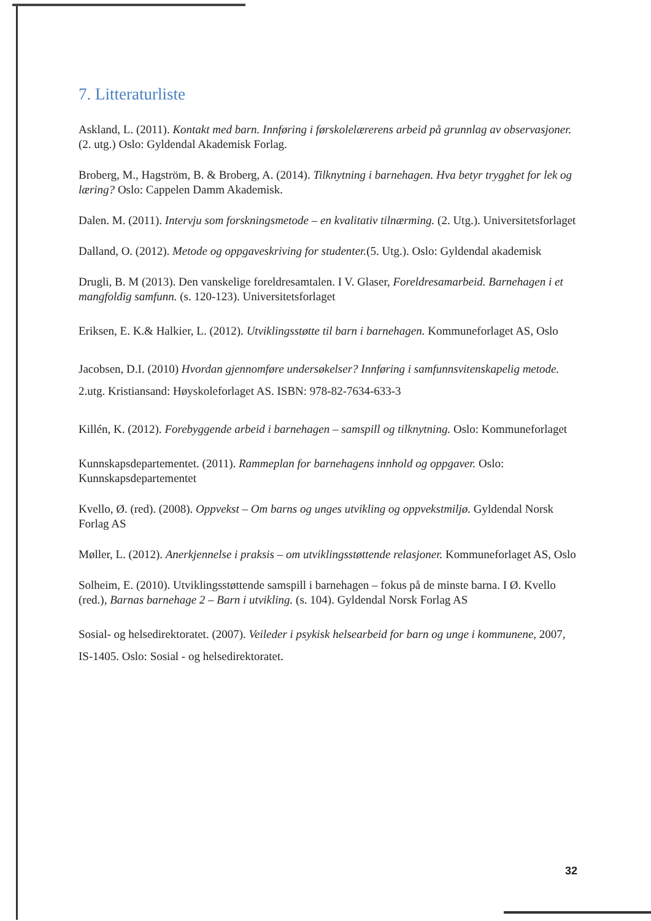7. Litteraturliste
Askland, L. (2011). Kontakt med barn. Innføring i førskolelærerens arbeid på grunnlag av observasjoner. (2. utg.) Oslo: Gyldendal Akademisk Forlag.
Broberg, M., Hagström, B. & Broberg, A. (2014). Tilknytning i barnehagen. Hva betyr trygghet for lek og læring? Oslo: Cappelen Damm Akademisk.
Dalen. M. (2011). Intervju som forskningsmetode – en kvalitativ tilnærming. (2. Utg.). Universitetsforlaget
Dalland, O. (2012). Metode og oppgaveskriving for studenter.(5. Utg.). Oslo: Gyldendal akademisk
Drugli, B. M (2013). Den vanskelige foreldresamtalen. I V. Glaser, Foreldresamarbeid. Barnehagen i et mangfoldig samfunn. (s. 120-123). Universitetsforlaget
Eriksen, E. K.& Halkier, L. (2012). Utviklingsstøtte til barn i barnehagen. Kommuneforlaget AS, Oslo
Jacobsen, D.I. (2010) Hvordan gjennomføre undersøkelser? Innføring i samfunnsvitenskapelig metode. 2.utg. Kristiansand: Høyskoleforlaget AS. ISBN: 978-82-7634-633-3
Killén, K. (2012). Forebyggende arbeid i barnehagen – samspill og tilknytning. Oslo: Kommuneforlaget
Kunnskapsdepartementet. (2011). Rammeplan for barnehagens innhold og oppgaver. Oslo: Kunnskapsdepartementet
Kvello, Ø. (red). (2008). Oppvekst – Om barns og unges utvikling og oppvekstmiljø. Gyldendal Norsk Forlag AS
Møller, L. (2012). Anerkjennelse i praksis – om utviklingsstøttende relasjoner. Kommuneforlaget AS, Oslo
Solheim, E. (2010). Utviklingsstøttende samspill i barnehagen – fokus på de minste barna. I Ø. Kvello (red.), Barnas barnehage 2 – Barn i utvikling. (s. 104). Gyldendal Norsk Forlag AS
Sosial- og helsedirektoratet. (2007). Veileder i psykisk helsearbeid for barn og unge i kommunene, 2007, IS-1405. Oslo: Sosial - og helsedirektoratet.
32